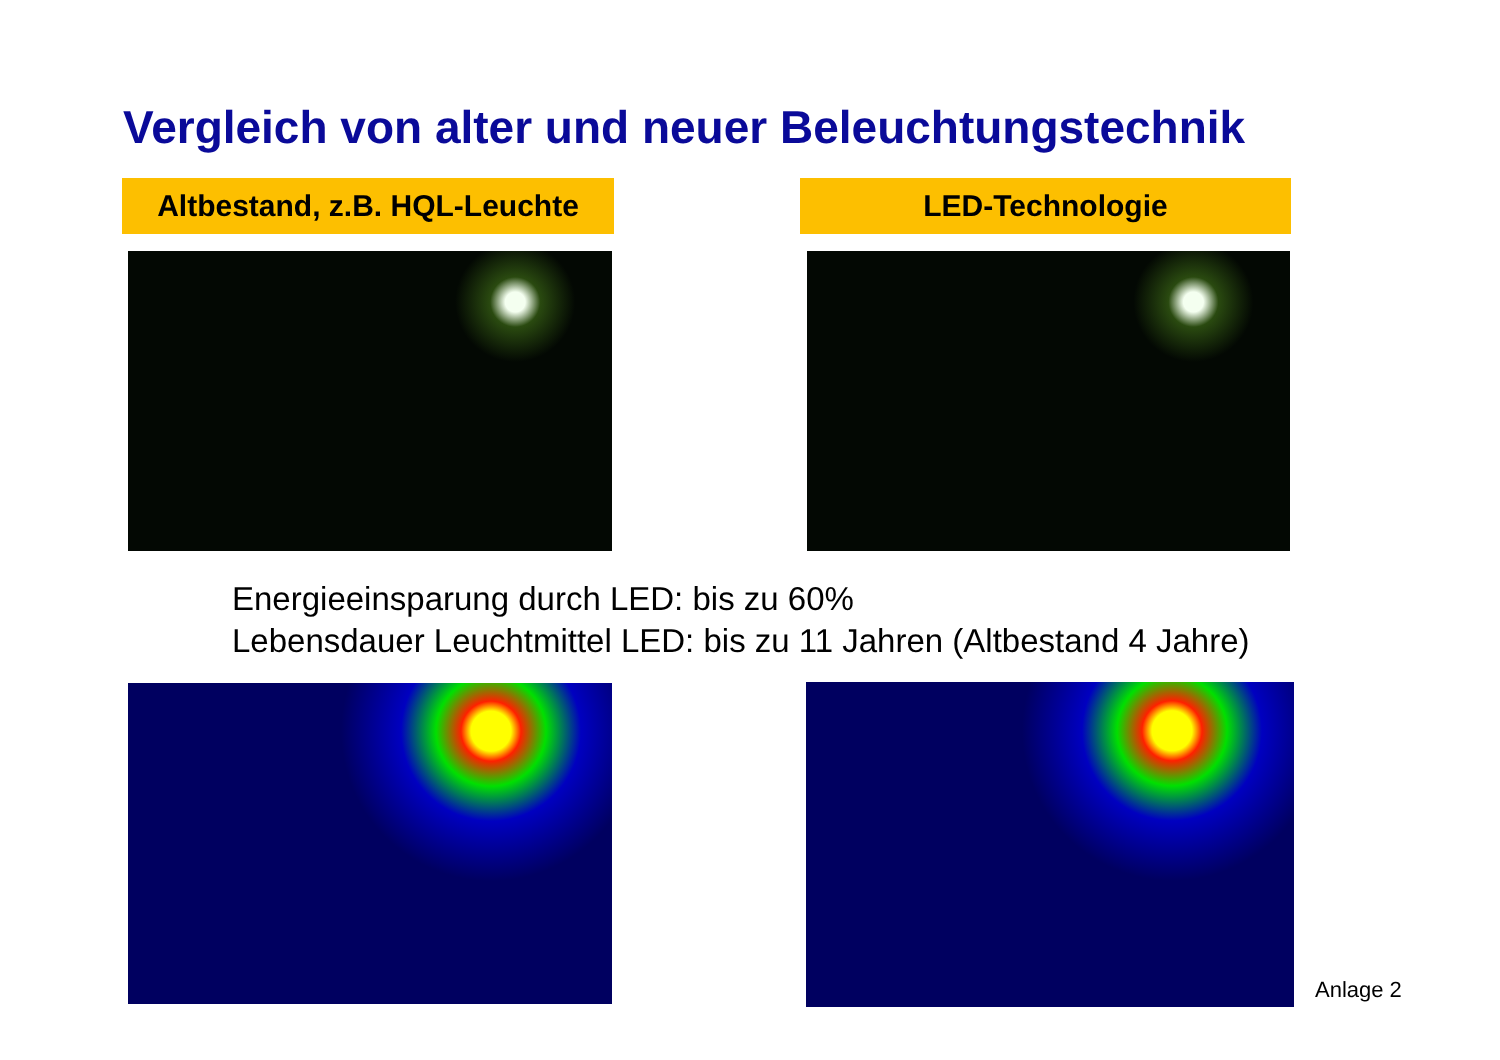Vergleich von alter und neuer Beleuchtungstechnik
Altbestand, z.B. HQL-Leuchte
LED-Technologie
Energieeinsparung durch LED: bis zu 60%
Lebensdauer Leuchtmittel LED: bis zu 11 Jahren (Altbestand 4 Jahre)
Anlage 2